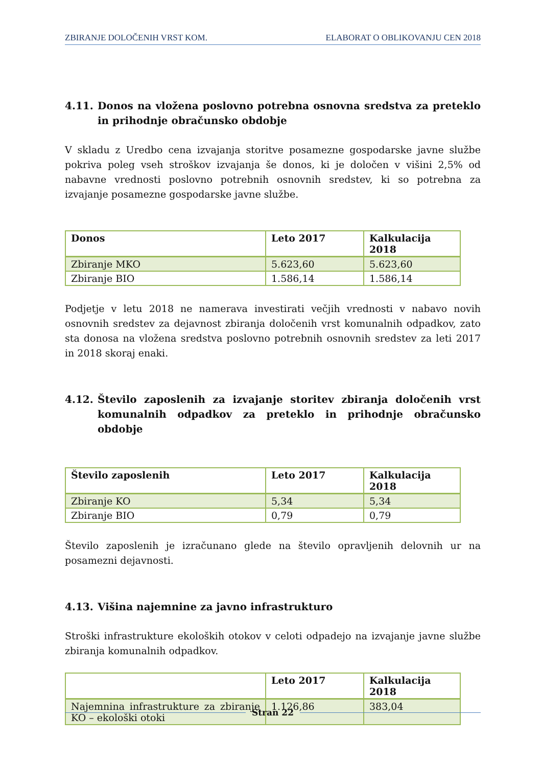ZBIRANJE DOLOČENIH VRST KOM. ELABORAT O OBLIKOVANJU CEN 2018
4.11. Donos na vložena poslovno potrebna osnovna sredstva za preteklo in prihodnje obračunsko obdobje
V skladu z Uredbo cena izvajanja storitve posamezne gospodarske javne službe pokriva poleg vseh stroškov izvajanja še donos, ki je določen v višini 2,5% od nabavne vrednosti poslovno potrebnih osnovnih sredstev, ki so potrebna za izvajanje posamezne gospodarske javne službe.
| Donos | Leto 2017 | Kalkulacija 2018 |
| --- | --- | --- |
| Zbiranje MKO | 5.623,60 | 5.623,60 |
| Zbiranje BIO | 1.586,14 | 1.586,14 |
Podjetje v letu 2018 ne namerava investirati večjih vrednosti v nabavo novih osnovnih sredstev za dejavnost zbiranja določenih vrst komunalnih odpadkov, zato sta donosa na vložena sredstva poslovno potrebnih osnovnih sredstev za leti 2017 in 2018 skoraj enaki.
4.12. Število zaposlenih za izvajanje storitev zbiranja določenih vrst komunalnih odpadkov za preteklo in prihodnje obračunsko obdobje
| Število zaposlenih | Leto 2017 | Kalkulacija 2018 |
| --- | --- | --- |
| Zbiranje KO | 5,34 | 5,34 |
| Zbiranje BIO | 0,79 | 0,79 |
Število zaposlenih je izračunano glede na število opravljenih delovnih ur na posamezni dejavnosti.
4.13. Višina najemnine za javno infrastrukturo
Stroški infrastrukture ekoloških otokov v celoti odpadejo na izvajanje javne službe zbiranja komunalnih odpadkov.
| | Leto 2017 | Kalkulacija 2018 |
| --- | --- | --- |
| Najemnina infrastrukture za zbiranje KO – ekološki otoki | 1.126,86 | 383,04 |
Stran 22